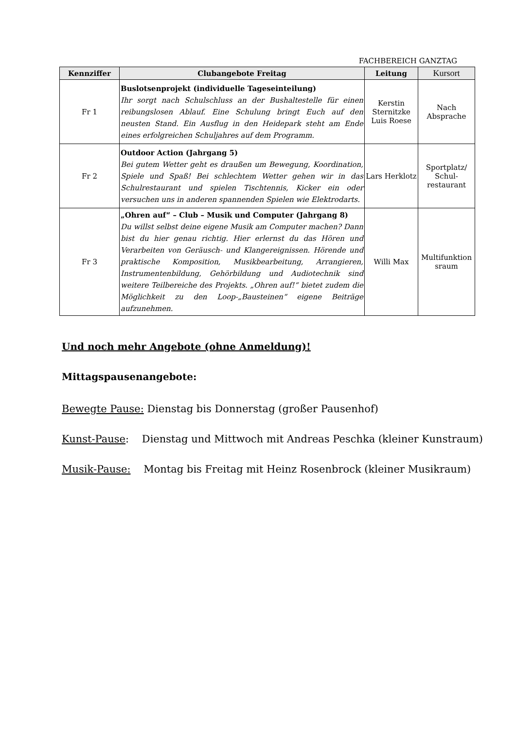FACHBEREICH GANZTAG
| Kennziffer | Clubangebote Freitag | Leitung | Kursort |
| --- | --- | --- | --- |
| Fr 1 | Buslotsenprojekt (individuelle Tageseinteilung) Ihr sorgt nach Schulschluss an der Bushaltestelle für einen reibungslosen Ablauf. Eine Schulung bringt Euch auf den neusten Stand. Ein Ausflug in den Heidepark steht am Ende eines erfolgreichen Schuljahres auf dem Programm. | Kerstin Sternitzke Luis Roese | Nach Absprache |
| Fr 2 | Outdoor Action (Jahrgang 5) Bei gutem Wetter geht es draußen um Bewegung, Koordination, Spiele und Spaß! Bei schlechtem Wetter gehen wir in das Schulrestaurant und spielen Tischtennis, Kicker ein oder versuchen uns in anderen spannenden Spielen wie Elektrodarts. | Lars Herklotz | Sportplatz/ Schul-restaurant |
| Fr 3 | „Ohren auf“ – Club – Musik und Computer (Jahrgang 8) Du willst selbst deine eigene Musik am Computer machen? Dann bist du hier genau richtig. Hier erlernst du das Hören und Verarbeiten von Geräusch- und Klangereignissen. Hörende und praktische Komposition, Musikbearbeitung, Arrangieren, Instrumentenbildung, Gehörbildung und Audiotechnik sind weitere Teilbereiche des Projekts. „Ohren auf!“ bietet zudem die Möglichkeit zu den Loop-„Bausteinen“ eigene Beiträge aufzunehmen. | Willi Max | Multifunktion sraum |
Und noch mehr Angebote (ohne Anmeldung)!
Mittagspausenangebote:
Bewegte Pause: Dienstag bis Donnerstag (großer Pausenhof)
Kunst-Pause: Dienstag und Mittwoch mit Andreas Peschka (kleiner Kunstraum)
Musik-Pause: Montag bis Freitag mit Heinz Rosenbrock (kleiner Musikraum)